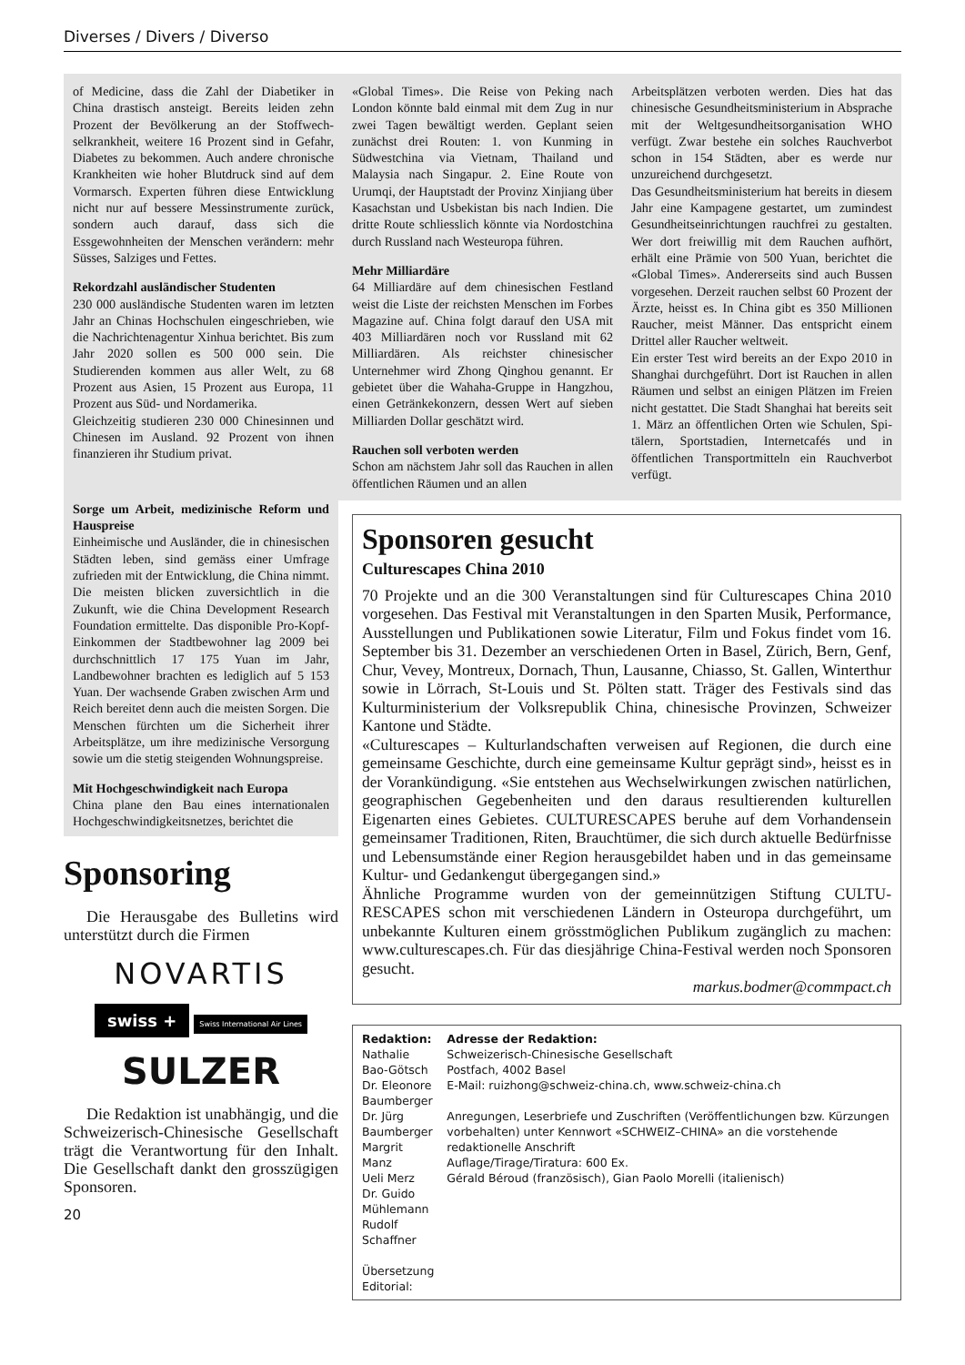Diverses / Divers / Diverso
of Medicine, dass die Zahl der Diabetiker in China drastisch ansteigt. Bereits leiden zehn Prozent der Bevölkerung an der Stoffwech­selkrankheit, weitere 16 Prozent sind in Ge­fahr, Diabetes zu bekommen. Auch andere chronische Krankheiten wie hoher Blutdruck sind auf dem Vormarsch. Experten führen diese Entwicklung nicht nur auf bessere Messinstrumente zurück, sondern auch dar­auf, dass sich die Essgewohnheiten der Menschen verändern: mehr Süsses, Salziges und Fettes.
Rekordzahl ausländischer Studenten
230 000 ausländische Studenten waren im letzten Jahr an Chinas Hochschulen einge­schrieben, wie die Nachrichtenagentur Xinhua berichtet. Bis zum Jahr 2020 sollen es 500 000 sein. Die Studierenden kommen aus aller Welt, zu 68 Prozent aus Asien, 15 Prozent aus Europa, 11 Prozent aus Süd- und Nordamerika.
Gleichzeitig studieren 230 000 Chinesinnen und Chinesen im Ausland. 92 Prozent von ihnen finanzieren ihr Studium privat.
«Global Times». Die Reise von Peking nach London könnte bald einmal mit dem Zug in nur zwei Tagen bewältigt werden. Geplant seien zunächst drei Routen: 1. von Kunming in Südwestchina via Vietnam, Thailand und Malaysia nach Singapur. 2. Eine Route von Urumqi, der Hauptstadt der Provinz Xinjiang über Kasachstan und Usbekistan bis nach Indien. Die dritte Route schliesslich könnte via Nordostchina durch Russland nach West­europa führen.
Mehr Milliardäre
64 Milliardäre auf dem chinesischen Festland weist die Liste der reichsten Menschen im Forbes Magazine auf. China folgt darauf den USA mit 403 Milliardären noch vor Russland mit 62 Milliardären. Als reichster chinesischer Unternehmer wird Zhong Qinghou genannt. Er gebietet über die Wahaha-Gruppe in Hangzhou, einen Ge­tränkekonzern, dessen Wert auf sieben Milliarden Dollar geschätzt wird.
Rauchen soll verboten werden
Schon am nächstem Jahr soll das Rauchen in allen öffentlichen Räumen und an allen
Arbeitsplätzen verboten werden. Dies hat das chinesische Gesundheitsministerium in Absprache mit der Weltgesundheitsorgani­sation WHO verfügt. Zwar bestehe ein sol­ches Rauchverbot schon in 154 Städten, aber es werde nur unzureichend durchgesetzt.
Das Gesundheitsministerium hat bereits in diesem Jahr eine Kampagene gestartet, um zumindest Gesundheitseinrichtungen rauch­frei zu gestalten. Wer dort freiwillig mit dem Rauchen aufhört, erhält eine Prämie von 500 Yuan, berichtet die «Global Times». Andererseits sind auch Bussen vorgese­hen. Derzeit rauchen selbst 60 Prozent der Ärzte, heisst es. In China gibt es 350 Millionen Raucher, meist Männer. Das entspricht einem Drittel aller Raucher weltweit.
Ein erster Test wird bereits an der Expo 2010 in Shanghai durchgeführt. Dort ist Rauchen in allen Räumen und selbst an einigen Plätzen im Freien nicht gestattet. Die Stadt Shanghai hat bereits seit 1. März an öffentlichen Orten wie Schulen, Spi­tälern, Sportstadien, Internetcafés und in öffentlichen Transportmitteln ein Rauch­verbot verfügt.
Sorge um Arbeit, medizinische Reform und Hauspreise
Einheimische und Ausländer, die in chine­sischen Städten leben, sind gemäss einer Umfrage zufrieden mit der Entwicklung, die China nimmt. Die meisten blicken zuver­sichtlich in die Zukunft, wie die China Development Research Foundation ermittel­te. Das disponible Pro-Kopf-Einkommen der Stadtbewohner lag 2009 bei durchschnittlich 17 175 Yuan im Jahr, Landbewohner brach­ten es lediglich auf 5 153 Yuan. Der wach­sende Graben zwischen Arm und Reich bereitet denn auch die meisten Sorgen. Die Menschen fürchten um die Sicherheit ihrer Arbeitsplätze, um ihre medizinische Versor­gung sowie um die stetig steigenden Woh­nungspreise.
Mit Hochgeschwindigkeit nach Europa
China plane den Bau eines internationalen Hochgeschwindigkeitsnetzes, berichtet die
Sponsoring
Die Herausgabe des Bulletins wird unterstützt durch die Firmen
NOVARTIS
swiss + Swiss International Air Lines
SULZER
Die Redaktion ist unabhängig, und die Schweizerisch-Chinesische Gesellschaft trägt die Verantwortung für den Inhalt. Die Gesellschaft dankt den grosszügigen Sponsoren.
20
Sponsoren gesucht
Culturescapes China 2010
70 Projekte und an die 300 Veranstaltungen sind für Culturescapes China 2010 vorgesehen. Das Festival mit Veranstaltungen in den Sparten Musik, Performance, Ausstellungen und Publikationen sowie Literatur, Film und Fokus findet vom 16. September bis 31. Dezember an verschiedenen Orten in Basel, Zürich, Bern, Genf, Chur, Vevey, Montreux, Dornach, Thun, Lausanne, Chiasso, St. Gallen, Winterthur sowie in Lörrach, St-Louis und St. Pölten statt. Träger des Festivals sind das Kulturministerium der Volksrepublik China, chinesische Provinzen, Schweizer Kantone und Städte.
«Culturescapes – Kulturlandschaften verweisen auf Regionen, die durch eine gemeinsame Geschichte, durch eine gemeinsame Kultur geprägt sind», heisst es in der Vorankündigung. «Sie entstehen aus Wechselwirkungen zwischen natürlichen, geographischen Gegebenheiten und den daraus resultierenden kulturellen Eigenarten eines Gebietes. CULTURESCAPES beruhe auf dem Vorhandensein gemeinsamer Traditionen, Riten, Brauch­tümer, die sich durch aktuelle Bedürfnisse und Lebensumstände einer Region herausgebildet haben und in das gemeinsame Kultur- und Gedan­kengut übergegangen sind.»
Ähnliche Programme wurden von der gemeinnützigen Stiftung CULTU­RESCAPES schon mit verschiedenen Ländern in Osteuropa durchgeführt, um unbekannte Kulturen einem grösstmöglichen Publikum zugänglich zu machen: www.culturescapes.ch. Für das diesjährige China-Festival werden noch Sponsoren gesucht.
markus.bodmer@commpact.ch
Redaktion:
Nathalie Bao-Götsch
Dr. Eleonore Baumberger
Dr. Jürg Baumberger
Margrit Manz
Ueli Merz
Dr. Guido Mühlemann
Rudolf Schaffner
Übersetzung Editorial:
Adresse der Redaktion:
Schweizerisch-Chinesische Gesellschaft
Postfach, 4002 Basel
E-Mail: ruizhong@schweiz-china.ch, www.schweiz-china.ch
Anregungen, Leserbriefe und Zuschriften (Veröffentlichungen bzw. Kürzungen vorbehalten) unter Kennwort «SCHWEIZ–CHINA» an die vorstehende redaktionelle Anschrift
Auflage/Tirage/Tiratura: 600 Ex.
Gérald Béroud (französisch), Gian Paolo Morelli (italienisch)